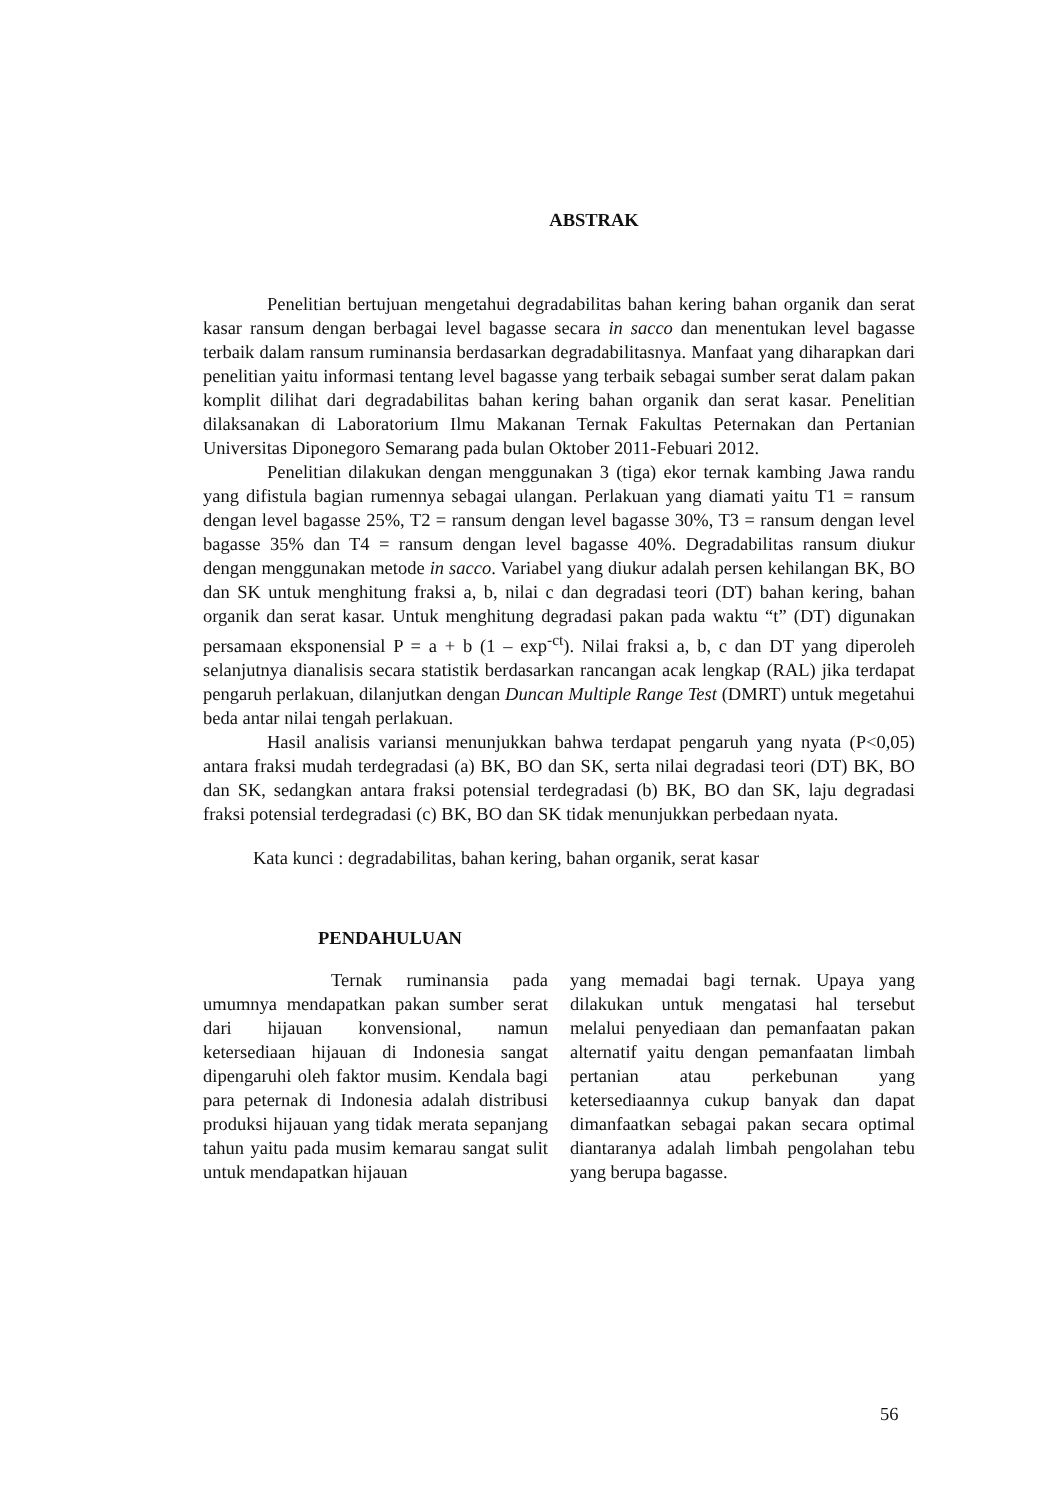ABSTRAK
Penelitian bertujuan mengetahui degradabilitas bahan kering bahan organik dan serat kasar ransum dengan berbagai level bagasse secara in sacco dan menentukan level bagasse terbaik dalam ransum ruminansia berdasarkan degradabilitasnya. Manfaat yang diharapkan dari penelitian yaitu informasi tentang level bagasse yang terbaik sebagai sumber serat dalam pakan komplit dilihat dari degradabilitas bahan kering bahan organik dan serat kasar. Penelitian dilaksanakan di Laboratorium Ilmu Makanan Ternak Fakultas Peternakan dan Pertanian Universitas Diponegoro Semarang pada bulan Oktober 2011-Febuari 2012.
Penelitian dilakukan dengan menggunakan 3 (tiga) ekor ternak kambing Jawa randu yang difistula bagian rumennya sebagai ulangan. Perlakuan yang diamati yaitu T1 = ransum dengan level bagasse 25%, T2 = ransum dengan level bagasse 30%, T3 = ransum dengan level bagasse 35% dan T4 = ransum dengan level bagasse 40%. Degradabilitas ransum diukur dengan menggunakan metode in sacco. Variabel yang diukur adalah persen kehilangan BK, BO dan SK untuk menghitung fraksi a, b, nilai c dan degradasi teori (DT) bahan kering, bahan organik dan serat kasar. Untuk menghitung degradasi pakan pada waktu “t” (DT) digunakan persamaan eksponensial P = a + b (1 – exp<sup>-ct</sup>). Nilai fraksi a, b, c dan DT yang diperoleh selanjutnya dianalisis secara statistik berdasarkan rancangan acak lengkap (RAL) jika terdapat pengaruh perlakuan, dilanjutkan dengan Duncan Multiple Range Test (DMRT) untuk megetahui beda antar nilai tengah perlakuan.
Hasil analisis variansi menunjukkan bahwa terdapat pengaruh yang nyata (P<0,05) antara fraksi mudah terdegradasi (a) BK, BO dan SK, serta nilai degradasi teori (DT) BK, BO dan SK, sedangkan antara fraksi potensial terdegradasi (b) BK, BO dan SK, laju degradasi fraksi potensial terdegradasi (c) BK, BO dan SK tidak menunjukkan perbedaan nyata.
Kata kunci : degradabilitas, bahan kering, bahan organik, serat kasar
PENDAHULUAN
Ternak ruminansia pada umumnya mendapatkan pakan sumber serat dari hijauan konvensional, namun ketersediaan hijauan di Indonesia sangat dipengaruhi oleh faktor musim. Kendala bagi para peternak di Indonesia adalah distribusi produksi hijauan yang tidak merata sepanjang tahun yaitu pada musim kemarau sangat sulit untuk mendapatkan hijauan
yang memadai bagi ternak. Upaya yang dilakukan untuk mengatasi hal tersebut melalui penyediaan dan pemanfaatan pakan alternatif yaitu dengan pemanfaatan limbah pertanian atau perkebunan yang ketersediaannya cukup banyak dan dapat dimanfaatkan sebagai pakan secara optimal diantaranya adalah limbah pengolahan tebu yang berupa bagasse.
56